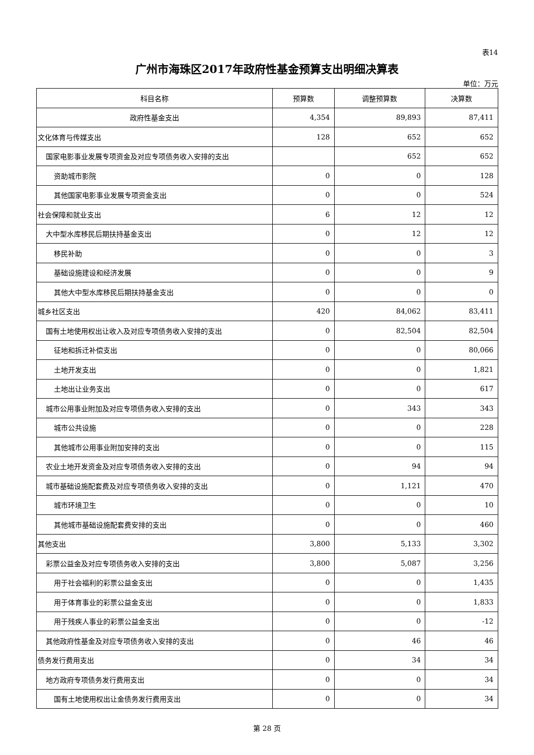表14
广州市海珠区2017年政府性基金预算支出明细决算表
单位：万元
| 科目名称 | 预算数 | 调整预算数 | 决算数 |
| --- | --- | --- | --- |
| 政府性基金支出 | 4,354 | 89,893 | 87,411 |
| 文化体育与传媒支出 | 128 | 652 | 652 |
| 国家电影事业发展专项资金及对应专项债务收入安排的支出 | | 652 | 652 |
| 资助城市影院 | 0 | 0 | 128 |
| 其他国家电影事业发展专项资金支出 | 0 | 0 | 524 |
| 社会保障和就业支出 | 6 | 12 | 12 |
| 大中型水库移民后期扶持基金支出 | 0 | 12 | 12 |
| 移民补助 | 0 | 0 | 3 |
| 基础设施建设和经济发展 | 0 | 0 | 9 |
| 其他大中型水库移民后期扶持基金支出 | 0 | 0 | 0 |
| 城乡社区支出 | 420 | 84,062 | 83,411 |
| 国有土地使用权出让收入及对应专项债务收入安排的支出 | 0 | 82,504 | 82,504 |
| 征地和拆迁补偿支出 | 0 | 0 | 80,066 |
| 土地开发支出 | 0 | 0 | 1,821 |
| 土地出让业务支出 | 0 | 0 | 617 |
| 城市公用事业附加及对应专项债务收入安排的支出 | 0 | 343 | 343 |
| 城市公共设施 | 0 | 0 | 228 |
| 其他城市公用事业附加安排的支出 | 0 | 0 | 115 |
| 农业土地开发资金及对应专项债务收入安排的支出 | 0 | 94 | 94 |
| 城市基础设施配套费及对应专项债务收入安排的支出 | 0 | 1,121 | 470 |
| 城市环境卫生 | 0 | 0 | 10 |
| 其他城市基础设施配套费安排的支出 | 0 | 0 | 460 |
| 其他支出 | 3,800 | 5,133 | 3,302 |
| 彩票公益金及对应专项债务收入安排的支出 | 3,800 | 5,087 | 3,256 |
| 用于社会福利的彩票公益金支出 | 0 | 0 | 1,435 |
| 用于体育事业的彩票公益金支出 | 0 | 0 | 1,833 |
| 用于残疾人事业的彩票公益金支出 | 0 | 0 | -12 |
| 其他政府性基金及对应专项债务收入安排的支出 | 0 | 46 | 46 |
| 债务发行费用支出 | 0 | 34 | 34 |
| 地方政府专项债务发行费用支出 | 0 | 0 | 34 |
| 国有土地使用权出让金债务发行费用支出 | 0 | 0 | 34 |
第 28 页